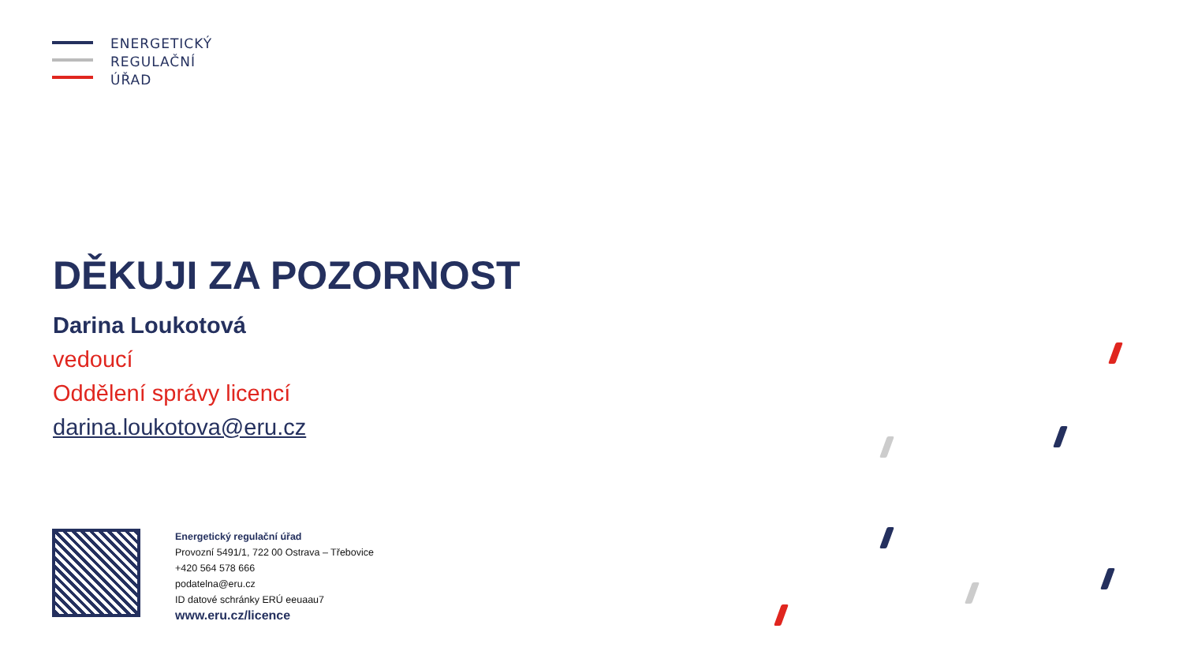ENERGETICKÝ
REGULAČNÍ
ÚŘAD
DĚKUJI ZA POZORNOST
Darina Loukotová
vedoucí
Oddělení správy licencí
darina.loukotova@eru.cz
Energetický regulační úřad
Provozní 5491/1, 722 00 Ostrava – Třebovice
+420 564 578 666
podatelna@eru.cz
ID datové schránky ERÚ eeuaau7
www.eru.cz/licence